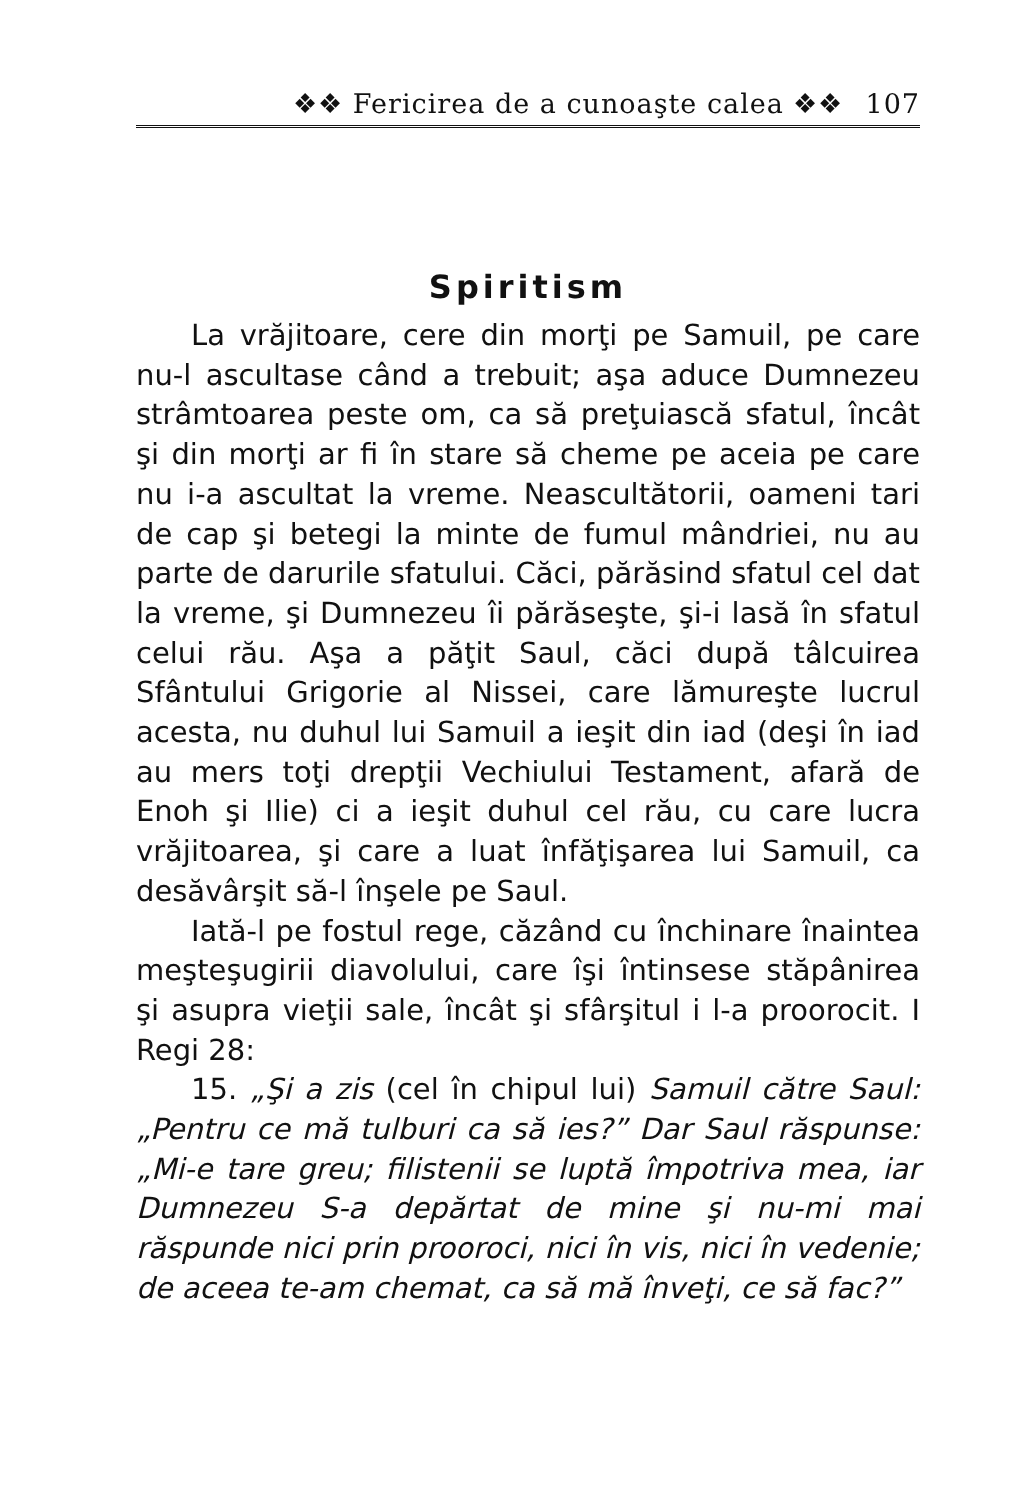❖❖ Fericirea de a cunoaşte calea ❖❖ 107
Spiritism
La vrăjitoare, cere din morţi pe Samuil, pe care nu-l ascultase când a trebuit; aşa aduce Dumnezeu strâmtoarea peste om, ca să preţuiască sfatul, încât şi din morţi ar fi în stare să cheme pe aceia pe care nu i-a ascultat la vreme. Neascultătorii, oameni tari de cap şi betegi la minte de fumul mândriei, nu au parte de darurile sfatului. Căci, părăsind sfatul cel dat la vreme, şi Dumnezeu îi părăseşte, şi-i lasă în sfatul celui rău. Aşa a păţit Saul, căci după tâlcuirea Sfântului Grigorie al Nissei, care lămureşte lucrul acesta, nu duhul lui Samuil a ieşit din iad (deşi în iad au mers toţi drepţii Vechiului Testament, afară de Enoh şi Ilie) ci a ieşit duhul cel rău, cu care lucra vrăjitoarea, şi care a luat înfăţişarea lui Samuil, ca desăvârşit să-l înşele pe Saul.
Iată-l pe fostul rege, căzând cu închinare înaintea meşteşugirii diavolului, care îşi întinsese stăpânirea şi asupra vieţii sale, încât şi sfârşitul i l-a proorocit. I Regi 28:
15. „Şi a zis (cel în chipul lui) Samuil către Saul: „Pentru ce mă tulburi ca să ies?” Dar Saul răspunse: „Mi-e tare greu; filistenii se luptă împotriva mea, iar Dumnezeu S-a depărtat de mine şi nu-mi mai răspunde nici prin prooroci, nici în vis, nici în vedenie; de aceea te-am chemat, ca să mă înveţi, ce să fac?”